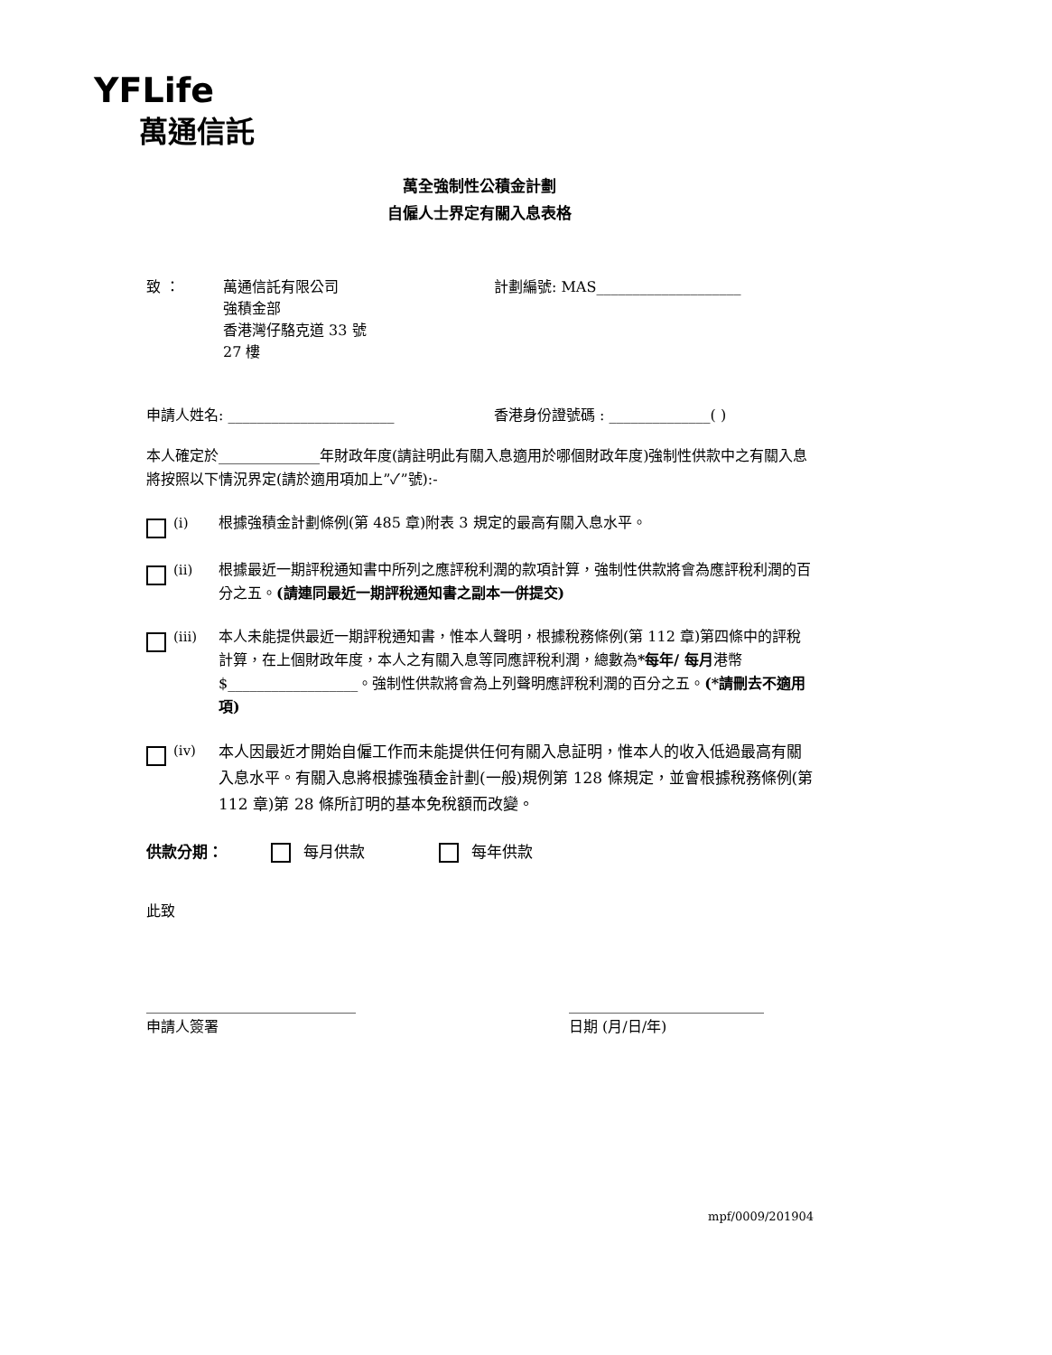YFLife
萬通信託
萬全強制性公積金計劃
自僱人士界定有關入息表格
致 ： 萬通信託有限公司
強積金部
香港灣仔駱克道 33 號
27 樓
計劃編號: MAS____________________
申請人姓名: _______________________ 香港身份證號碼 : ______________( )
本人確定於______________年財政年度(請註明此有關入息適用於哪個財政年度)強制性供款中之有關入息將按照以下情況界定(請於適用項加上”✓”號):-
(i) 根據強積金計劃條例(第 485 章)附表 3 規定的最高有關入息水平。
(ii) 根據最近一期評稅通知書中所列之應評稅利潤的款項計算，強制性供款將會為應評稅利潤的百分之五。(請連同最近一期評稅通知書之副本一併提交)
(iii) 本人未能提供最近一期評稅通知書，惟本人聲明，根據稅務條例(第 112 章)第四條中的評稅計算，在上個財政年度，本人之有關入息等同應評稅利潤，總數為*每年/ 每月港幣$__________________。強制性供款將會為上列聲明應評稅利潤的百分之五。(*請刪去不適用項)
(iv)
本人因最近才開始自僱工作而未能提供任何有關入息証明，惟本人的收入低過最高有關入息水平。有關入息將根據強積金計劃(一般)規例第 128 條規定，並會根據稅務條例(第 112 章)第 28 條所訂明的基本免稅額而改變。
供款分期： 每月供款 每年供款
此致
_____________________________
申請人簽署
___________________________
日期 (月/日/年)
mpf/0009/201904